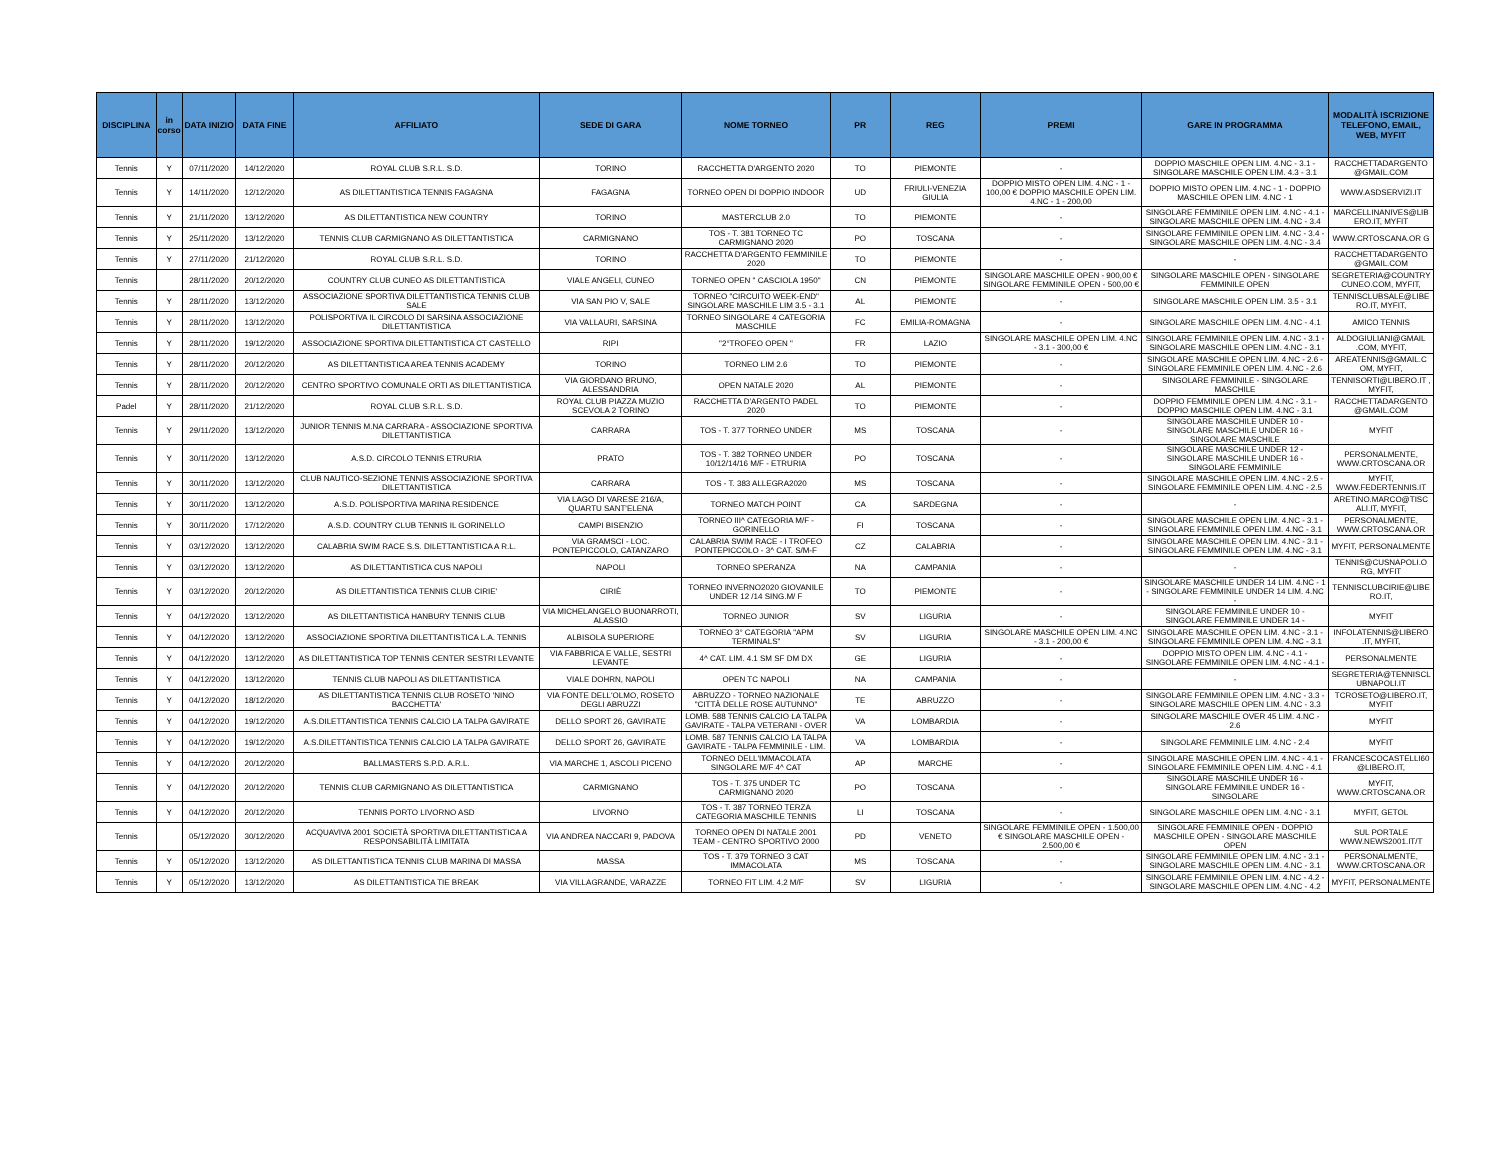| DISCIPLINA | in corso | DATA INIZIO | DATA FINE | AFFILIATO | SEDE DI GARA | NOME TORNEO | PR | REG | PREMI | GARE IN PROGRAMMA | MODALITÀ ISCRIZIONE TELEFONO, EMAIL, WEB, MYFIT |
| --- | --- | --- | --- | --- | --- | --- | --- | --- | --- | --- | --- |
| Tennis | Y | 07/11/2020 | 14/12/2020 | ROYAL CLUB S.R.L. S.D. | TORINO | RACCHETTA D'ARGENTO 2020 | TO | PIEMONTE | - | DOPPIO MASCHILE OPEN LIM. 4.NC - 3.1 - SINGOLARE MASCHILE OPEN LIM. 4.3 - 3.1 | RACCHETTADARGENTO @GMAIL.COM |
| Tennis | Y | 14/11/2020 | 12/12/2020 | AS DILETTANTISTICA TENNIS FAGAGNA | FAGAGNA | TORNEO OPEN DI DOPPIO INDOOR | UD | FRIULI-VENEZIA GIULIA | DOPPIO MISTO OPEN LIM. 4.NC - 1 - 100,00 € DOPPIO MASCHILE OPEN LIM. 4.NC - 1 - 200,00 | DOPPIO MISTO OPEN LIM. 4.NC - 1 - DOPPIO MASCHILE OPEN LIM. 4.NC - 1 | WWW.ASDSERVIZI.IT |
| Tennis | Y | 21/11/2020 | 13/12/2020 | AS DILETTANTISTICA NEW COUNTRY | TORINO | MASTERCLUB 2.0 | TO | PIEMONTE | - | SINGOLARE FEMMINILE OPEN LIM. 4.NC - 4.1 - SINGOLARE MASCHILE OPEN LIM. 4.NC - 3.4 | MARCELLINANIVES@LIB ERO.IT, MYFIT |
| Tennis | Y | 25/11/2020 | 13/12/2020 | TENNIS CLUB CARMIGNANO AS DILETTANTISTICA | CARMIGNANO | TOS - T. 381 TORNEO TC CARMIGNANO 2020 | PO | TOSCANA | - | SINGOLARE FEMMINILE OPEN LIM. 4.NC - 3.4 - SINGOLARE MASCHILE OPEN LIM. 4.NC - 3.4 | WWW.CRTOSCANA.OR G |
| Tennis | Y | 27/11/2020 | 21/12/2020 | ROYAL CLUB S.R.L. S.D. | TORINO | RACCHETTA D'ARGENTO FEMMINILE 2020 | TO | PIEMONTE | - | - | RACCHETTADARGENTO @GMAIL.COM |
| Tennis | | 28/11/2020 | 20/12/2020 | COUNTRY CLUB CUNEO AS DILETTANTISTICA | VIALE ANGELI, CUNEO | TORNEO OPEN " CASCIOLA 1950" | CN | PIEMONTE | SINGOLARE MASCHILE OPEN - 900,00 € SINGOLARE FEMMINILE OPEN - 500,00 € | SINGOLARE MASCHILE OPEN - SINGOLARE FEMMINILE OPEN | SEGRETERIA@COUNTRY CUNEO.COM, MYFIT, |
| Tennis | Y | 28/11/2020 | 13/12/2020 | ASSOCIAZIONE SPORTIVA DILETTANTISTICA TENNIS CLUB SALE | VIA SAN PIO V, SALE | TORNEO "CIRCUITO WEEK-END" SINGOLARE MASCHILE LIM 3.5 - 3.1 | AL | PIEMONTE | - | SINGOLARE MASCHILE OPEN LIM. 3.5 - 3.1 | TENNISCLUBSALE@LIBE RO.IT, MYFIT, |
| Tennis | Y | 28/11/2020 | 13/12/2020 | POLISPORTIVA IL CIRCOLO DI SARSINA ASSOCIAZIONE DILETTANTISTICA | VIA VALLAURI, SARSINA | TORNEO SINGOLARE 4 CATEGORIA MASCHILE | FC | EMILIA-ROMAGNA | - | SINGOLARE MASCHILE OPEN LIM. 4.NC - 4.1 | AMICO TENNIS |
| Tennis | Y | 28/11/2020 | 19/12/2020 | ASSOCIAZIONE SPORTIVA DILETTANTISTICA CT CASTELLO | RIPI | "2°TROFEO OPEN " | FR | LAZIO | SINGOLARE MASCHILE OPEN LIM. 4.NC - 3.1 - 300,00 € | SINGOLARE FEMMINILE OPEN LIM. 4.NC - 3.1 - SINGOLARE MASCHILE OPEN LIM. 4.NC - 3.1 | ALDOGIULIANI@GMAIL .COM, MYFIT, |
| Tennis | Y | 28/11/2020 | 20/12/2020 | AS DILETTANTISTICA AREA TENNIS ACADEMY | TORINO | TORNEO LIM 2.6 | TO | PIEMONTE | - | SINGOLARE MASCHILE OPEN LIM. 4.NC - 2.6 - SINGOLARE FEMMINILE OPEN LIM. 4.NC - 2.6 | AREATENNIS@GMAIL.C OM, MYFIT, |
| Tennis | Y | 28/11/2020 | 20/12/2020 | CENTRO SPORTIVO COMUNALE ORTI AS DILETTANTISTICA | VIA GIORDANO BRUNO, ALESSANDRIA | OPEN NATALE 2020 | AL | PIEMONTE | - | SINGOLARE FEMMINILE - SINGOLARE MASCHILE | TENNISORTI@LIBERO.IT , MYFIT, |
| Padel | Y | 28/11/2020 | 21/12/2020 | ROYAL CLUB S.R.L. S.D. | ROYAL CLUB PIAZZA MUZIO SCEVOLA 2 TORINO | RACCHETTA D'ARGENTO PADEL 2020 | TO | PIEMONTE | - | DOPPIO FEMMINILE OPEN LIM. 4.NC - 3.1 - DOPPIO MASCHILE OPEN LIM. 4.NC - 3.1 | RACCHETTADARGENTO @GMAIL.COM |
| Tennis | Y | 29/11/2020 | 13/12/2020 | JUNIOR TENNIS M.NA CARRARA - ASSOCIAZIONE SPORTIVA DILETTANTISTICA | CARRARA | TOS - T. 377 TORNEO UNDER | MS | TOSCANA | - | SINGOLARE MASCHILE UNDER 10 - SINGOLARE MASCHILE UNDER 16 - SINGOLARE MASCHILE | MYFIT |
| Tennis | Y | 30/11/2020 | 13/12/2020 | A.S.D. CIRCOLO TENNIS ETRURIA | PRATO | TOS - T. 382 TORNEO UNDER 10/12/14/16 M/F - ETRURIA | PO | TOSCANA | - | SINGOLARE MASCHILE UNDER 12 - SINGOLARE MASCHILE UNDER 16 - SINGOLARE FEMMINILE | PERSONALMENTE, WWW.CRTOSCANA.OR |
| Tennis | Y | 30/11/2020 | 13/12/2020 | CLUB NAUTICO-SEZIONE TENNIS ASSOCIAZIONE SPORTIVA DILETTANTISTICA | CARRARA | TOS - T. 383 ALLEGRA2020 | MS | TOSCANA | - | SINGOLARE MASCHILE OPEN LIM. 4.NC - 2.5 - SINGOLARE FEMMINILE OPEN LIM. 4.NC - 2.5 | MYFIT, WWW.FEDERTENNIS.IT |
| Tennis | Y | 30/11/2020 | 13/12/2020 | A.S.D. POLISPORTIVA MARINA RESIDENCE | VIA LAGO DI VARESE 216/A, QUARTU SANT'ELENA | TORNEO MATCH POINT | CA | SARDEGNA | - | - | ARETINO.MARCO@TISC ALI.IT, MYFIT, |
| Tennis | Y | 30/11/2020 | 17/12/2020 | A.S.D. COUNTRY CLUB TENNIS IL GORINELLO | CAMPI BISENZIO | TORNEO III^ CATEGORIA M/F - GORINELLO | FI | TOSCANA | - | SINGOLARE MASCHILE OPEN LIM. 4.NC - 3.1 - SINGOLARE FEMMINILE OPEN LIM. 4.NC - 3.1 | PERSONALMENTE, WWW.CRTOSCANA.OR |
| Tennis | Y | 03/12/2020 | 13/12/2020 | CALABRIA SWIM RACE S.S. DILETTANTISTICA A R.L. | VIA GRAMSCI - LOC. PONTEPICCOLO, CATANZARO | CALABRIA SWIM RACE - I TROFEO PONTEPICCOLO - 3^ CAT. S/M-F | CZ | CALABRIA | - | SINGOLARE MASCHILE OPEN LIM. 4.NC - 3.1 - SINGOLARE FEMMINILE OPEN LIM. 4.NC - 3.1 | MYFIT, PERSONALMENTE |
| Tennis | Y | 03/12/2020 | 13/12/2020 | AS DILETTANTISTICA CUS NAPOLI | NAPOLI | TORNEO SPERANZA | NA | CAMPANIA | - | - | TENNIS@CUSNAPOLI.O RG, MYFIT |
| Tennis | Y | 03/12/2020 | 20/12/2020 | AS DILETTANTISTICA TENNIS CLUB CIRIE' | CIRIÈ | TORNEO INVERNO2020 GIOVANILE UNDER 12 /14 SING.M/ F | TO | PIEMONTE | - | SINGOLARE MASCHILE UNDER 14 LIM. 4.NC - 1 - SINGOLARE FEMMINILE UNDER 14 LIM. 4.NC - | TENNISCLUBCIRIE@LIBE RO.IT, |
| Tennis | Y | 04/12/2020 | 13/12/2020 | AS DILETTANTISTICA HANBURY TENNIS CLUB | VIA MICHELANGELO BUONARROTI, ALASSIO | TORNEO JUNIOR | SV | LIGURIA | - | SINGOLARE FEMMINILE UNDER 10 - SINGOLARE FEMMINILE UNDER 14 - | MYFIT |
| Tennis | Y | 04/12/2020 | 13/12/2020 | ASSOCIAZIONE SPORTIVA DILETTANTISTICA L.A. TENNIS | ALBISOLA SUPERIORE | TORNEO 3° CATEGORIA "APM TERMINALS" | SV | LIGURIA | SINGOLARE MASCHILE OPEN LIM. 4.NC - 3.1 - 200,00 € | SINGOLARE MASCHILE OPEN LIM. 4.NC - 3.1 - SINGOLARE FEMMINILE OPEN LIM. 4.NC - 3.1 | INFOLATENNIS@LIBERO .IT, MYFIT, |
| Tennis | Y | 04/12/2020 | 13/12/2020 | AS DILETTANTISTICA TOP TENNIS CENTER SESTRI LEVANTE | VIA FABBRICA E VALLE, SESTRI LEVANTE | 4^ CAT. LIM. 4.1 SM SF DM DX | GE | LIGURIA | - | DOPPIO MISTO OPEN LIM. 4.NC - 4.1 - SINGOLARE FEMMINILE OPEN LIM. 4.NC - 4.1 - | PERSONALMENTE |
| Tennis | Y | 04/12/2020 | 13/12/2020 | TENNIS CLUB NAPOLI AS DILETTANTISTICA | VIALE DOHRN, NAPOLI | OPEN TC NAPOLI | NA | CAMPANIA | - | - | SEGRETERIA@TENNISCL UBNAPOLI.IT |
| Tennis | Y | 04/12/2020 | 18/12/2020 | AS DILETTANTISTICA TENNIS CLUB ROSETO 'NINO BACCHETTA' | VIA FONTE DELL'OLMO, ROSETO DEGLI ABRUZZI | ABRUZZO - TORNEO NAZIONALE "CITTÀ DELLE ROSE AUTUNNO" | TE | ABRUZZO | - | SINGOLARE FEMMINILE OPEN LIM. 4.NC - 3.3 - SINGOLARE MASCHILE OPEN LIM. 4.NC - 3.3 | TCROSETO@LIBERO.IT, MYFIT |
| Tennis | Y | 04/12/2020 | 19/12/2020 | A.S.DILETTANTISTICA TENNIS CALCIO LA TALPA GAVIRATE | DELLO SPORT 26, GAVIRATE | LOMB. 588 TENNIS CALCIO LA TALPA GAVIRATE - TALPA VETERANI - OVER | VA | LOMBARDIA | - | SINGOLARE MASCHILE OVER 45 LIM. 4.NC - 2.6 | MYFIT |
| Tennis | Y | 04/12/2020 | 19/12/2020 | A.S.DILETTANTISTICA TENNIS CALCIO LA TALPA GAVIRATE | DELLO SPORT 26, GAVIRATE | LOMB. 587 TENNIS CALCIO LA TALPA GAVIRATE - TALPA FEMMINILE - LIM. | VA | LOMBARDIA | - | SINGOLARE FEMMINILE LIM. 4.NC - 2.4 | MYFIT |
| Tennis | Y | 04/12/2020 | 20/12/2020 | BALLMASTERS S.P.D. A.R.L. | VIA MARCHE 1, ASCOLI PICENO | TORNEO DELL'IMMACOLATA SINGOLARE M/F 4^ CAT | AP | MARCHE | - | SINGOLARE MASCHILE OPEN LIM. 4.NC - 4.1 - SINGOLARE FEMMINILE OPEN LIM. 4.NC - 4.1 | FRANCESCOCASTELLI60 @LIBERO.IT, |
| Tennis | Y | 04/12/2020 | 20/12/2020 | TENNIS CLUB CARMIGNANO AS DILETTANTISTICA | CARMIGNANO | TOS - T. 375 UNDER TC CARMIGNANO 2020 | PO | TOSCANA | - | SINGOLARE MASCHILE UNDER 16 - SINGOLARE FEMMINILE UNDER 16 - SINGOLARE | MYFIT, WWW.CRTOSCANA.OR |
| Tennis | Y | 04/12/2020 | 20/12/2020 | TENNIS PORTO LIVORNO ASD | LIVORNO | TOS - T. 387 TORNEO TERZA CATEGORIA MASCHILE TENNIS | LI | TOSCANA | - | SINGOLARE MASCHILE OPEN LIM. 4.NC - 3.1 | MYFIT, GETOL |
| Tennis | | 05/12/2020 | 30/12/2020 | ACQUAVIVA 2001 SOCIETÀ SPORTIVA DILETTANTISTICA A RESPONSABILITÀ LIMITATA | VIA ANDREA NACCARI 9, PADOVA | TORNEO OPEN DI NATALE 2001 TEAM - CENTRO SPORTIVO 2000 | PD | VENETO | SINGOLARE FEMMINILE OPEN - 1.500,00 € SINGOLARE MASCHILE OPEN - 2.500,00 € | SINGOLARE FEMMINILE OPEN - DOPPIO MASCHILE OPEN - SINGOLARE MASCHILE OPEN | SUL PORTALE WWW.NEWS2001.IT/T |
| Tennis | Y | 05/12/2020 | 13/12/2020 | AS DILETTANTISTICA TENNIS CLUB MARINA DI MASSA | MASSA | TOS - T. 379 TORNEO 3 CAT IMMACOLATA | MS | TOSCANA | - | SINGOLARE FEMMINILE OPEN LIM. 4.NC - 3.1 - SINGOLARE MASCHILE OPEN LIM. 4.NC - 3.1 | PERSONALMENTE, WWW.CRTOSCANA.OR |
| Tennis | Y | 05/12/2020 | 13/12/2020 | AS DILETTANTISTICA TIE BREAK | VIA VILLAGRANDE, VARAZZE | TORNEO FIT LIM. 4.2 M/F | SV | LIGURIA | - | SINGOLARE FEMMINILE OPEN LIM. 4.NC - 4.2 - SINGOLARE MASCHILE OPEN LIM. 4.NC - 4.2 | MYFIT, PERSONALMENTE |